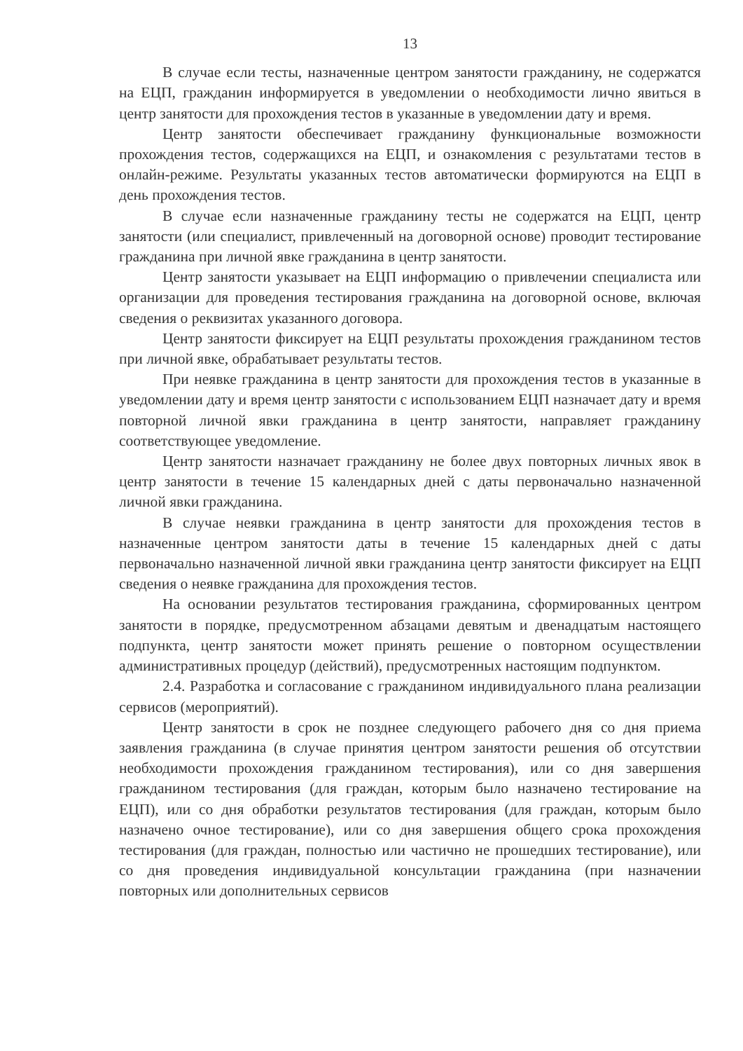13
В случае если тесты, назначенные центром занятости гражданину, не содержатся на ЕЦП, гражданин информируется в уведомлении о необходимости лично явиться в центр занятости для прохождения тестов в указанные в уведомлении дату и время.
Центр занятости обеспечивает гражданину функциональные возможности прохождения тестов, содержащихся на ЕЦП, и ознакомления с результатами тестов в онлайн-режиме. Результаты указанных тестов автоматически формируются на ЕЦП в день прохождения тестов.
В случае если назначенные гражданину тесты не содержатся на ЕЦП, центр занятости (или специалист, привлеченный на договорной основе) проводит тестирование гражданина при личной явке гражданина в центр занятости.
Центр занятости указывает на ЕЦП информацию о привлечении специалиста или организации для проведения тестирования гражданина на договорной основе, включая сведения о реквизитах указанного договора.
Центр занятости фиксирует на ЕЦП результаты прохождения гражданином тестов при личной явке, обрабатывает результаты тестов.
При неявке гражданина в центр занятости для прохождения тестов в указанные в уведомлении дату и время центр занятости с использованием ЕЦП назначает дату и время повторной личной явки гражданина в центр занятости, направляет гражданину соответствующее уведомление.
Центр занятости назначает гражданину не более двух повторных личных явок в центр занятости в течение 15 календарных дней с даты первоначально назначенной личной явки гражданина.
В случае неявки гражданина в центр занятости для прохождения тестов в назначенные центром занятости даты в течение 15 календарных дней с даты первоначально назначенной личной явки гражданина центр занятости фиксирует на ЕЦП сведения о неявке гражданина для прохождения тестов.
На основании результатов тестирования гражданина, сформированных центром занятости в порядке, предусмотренном абзацами девятым и двенадцатым настоящего подпункта, центр занятости может принять решение о повторном осуществлении административных процедур (действий), предусмотренных настоящим подпунктом.
2.4. Разработка и согласование с гражданином индивидуального плана реализации сервисов (мероприятий).
Центр занятости в срок не позднее следующего рабочего дня со дня приема заявления гражданина (в случае принятия центром занятости решения об отсутствии необходимости прохождения гражданином тестирования), или со дня завершения гражданином тестирования (для граждан, которым было назначено тестирование на ЕЦП), или со дня обработки результатов тестирования (для граждан, которым было назначено очное тестирование), или со дня завершения общего срока прохождения тестирования (для граждан, полностью или частично не прошедших тестирование), или со дня проведения индивидуальной консультации гражданина (при назначении повторных или дополнительных сервисов